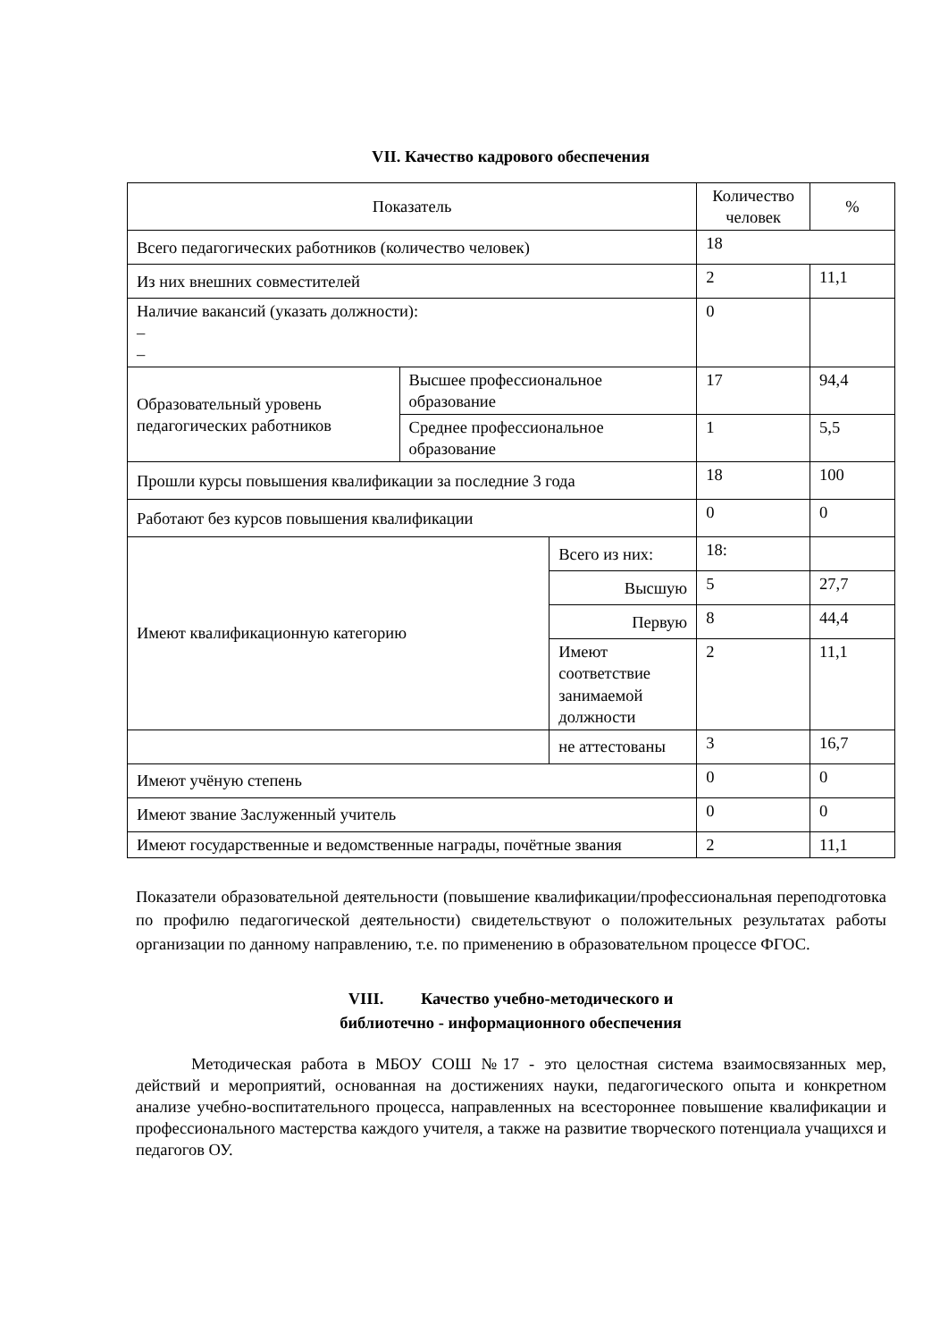VII. Качество кадрового обеспечения
| Показатель | | | Количество человек | % |
| --- | --- | --- | --- | --- |
| Всего педагогических работников (количество человек) | | | 18 | |
| Из них внешних совместителей | | | 2 | 11,1 |
| Наличие вакансий (указать должности): – – | | | 0 | |
| Образовательный уровень педагогических работников | Высшее профессиональное образование | | 17 | 94,4 |
| | Среднее профессиональное образование | | 1 | 5,5 |
| Прошли курсы повышения квалификации за последние 3 года | | | 18 | 100 |
| Работают без курсов повышения квалификации | | | 0 | 0 |
| Имеют квалификационную категорию | | Всего из них: | 18: | |
| | | Высшую | 5 | 27,7 |
| | | Первую | 8 | 44,4 |
| | | Имеют соответствие занимаемой должности | 2 | 11,1 |
| | | не аттестованы | 3 | 16,7 |
| Имеют учёную степень | | | 0 | 0 |
| Имеют звание Заслуженный учитель | | | 0 | 0 |
| Имеют государственные и ведомственные награды, почётные звания | | | 2 | 11,1 |
Показатели образовательной деятельности (повышение квалификации/профессиональная переподготовка по профилю педагогической деятельности) свидетельствуют о положительных результатах работы организации по данному направлению, т.е. по применению в образовательном процессе ФГОС.
VIII. Качество учебно-методического и
библиотечно - информационного обеспечения
Методическая работа в МБОУ СОШ №17 - это целостная система взаимосвязанных мер, действий и мероприятий, основанная на достижениях науки, педагогического опыта и конкретном анализе учебно-воспитательного процесса, направленных на всестороннее повышение квалификации и профессионального мастерства каждого учителя, а также на развитие творческого потенциала учащихся и педагогов ОУ.